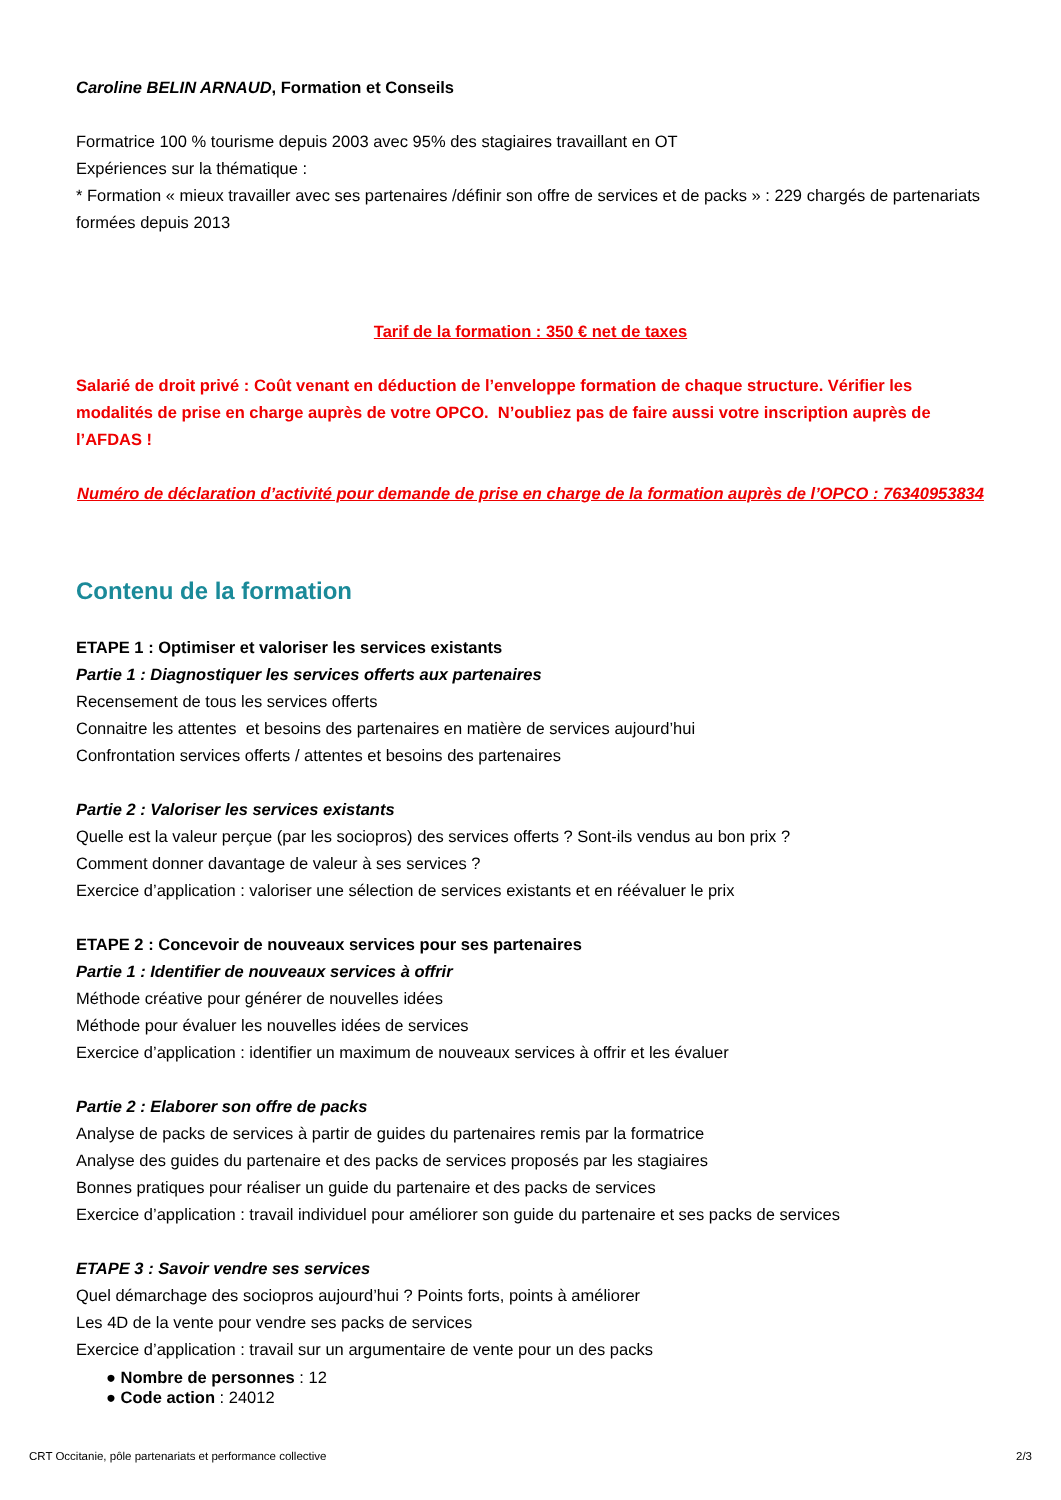Caroline BELIN ARNAUD, Formation et Conseils
Formatrice 100 % tourisme depuis 2003 avec 95% des stagiaires travaillant en OT
Expériences sur la thématique :
* Formation « mieux travailler avec ses partenaires /définir son offre de services et de packs » : 229 chargés de partenariats formées depuis 2013
Tarif de la formation : 350 € net de taxes
Salarié de droit privé : Coût venant en déduction de l’enveloppe formation de chaque structure. Vérifier les modalités de prise en charge auprès de votre OPCO. N’oubliez pas de faire aussi votre inscription auprès de l’AFDAS !
Numéro de déclaration d’activité pour demande de prise en charge de la formation auprès de l’OPCO : 76340953834
Contenu de la formation
ETAPE 1 : Optimiser et valoriser les services existants
Partie 1 : Diagnostiquer les services offerts aux partenaires
Recensement de tous les services offerts
Connaitre les attentes et besoins des partenaires en matière de services aujourd’hui
Confrontation services offerts / attentes et besoins des partenaires
Partie 2 : Valoriser les services existants
Quelle est la valeur perçue (par les sociopros) des services offerts ? Sont-ils vendus au bon prix ?
Comment donner davantage de valeur à ses services ?
Exercice d’application : valoriser une sélection de services existants et en réévaluer le prix
ETAPE 2 : Concevoir de nouveaux services pour ses partenaires
Partie 1 : Identifier de nouveaux services à offrir
Méthode créative pour générer de nouvelles idées
Méthode pour évaluer les nouvelles idées de services
Exercice d’application : identifier un maximum de nouveaux services à offrir et les évaluer
Partie 2 : Elaborer son offre de packs
Analyse de packs de services à partir de guides du partenaires remis par la formatrice
Analyse des guides du partenaire et des packs de services proposés par les stagiaires
Bonnes pratiques pour réaliser un guide du partenaire et des packs de services
Exercice d’application : travail individuel pour améliorer son guide du partenaire et ses packs de services
ETAPE 3 : Savoir vendre ses services
Quel démarchage des sociopros aujourd’hui ? Points forts, points à améliorer
Les 4D de la vente pour vendre ses packs de services
Exercice d’application : travail sur un argumentaire de vente pour un des packs
● Nombre de personnes : 12
● Code action : 24012
CRT Occitanie, pôle partenariats et performance collective 2/3